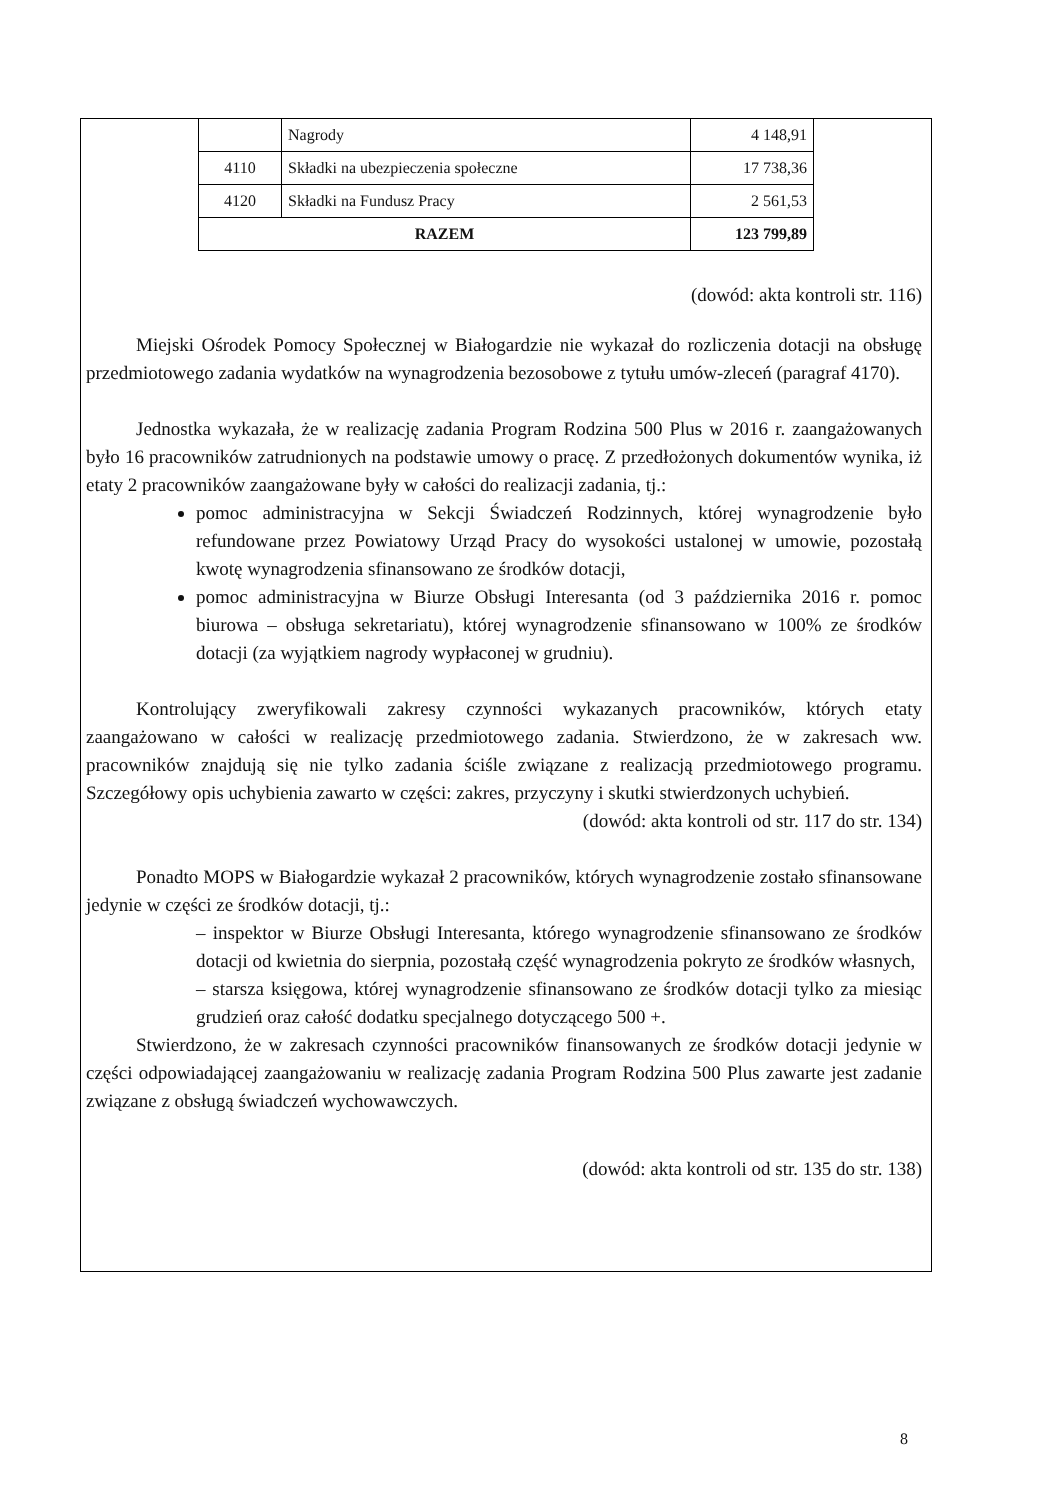| | Nagrody | 4 148,91 |
| 4110 | Składki na ubezpieczenia społeczne | 17 738,36 |
| 4120 | Składki na Fundusz Pracy | 2 561,53 |
| RAZEM | | 123 799,89 |
(dowód: akta kontroli str. 116)
Miejski Ośrodek Pomocy Społecznej w Białogardzie nie wykazał do rozliczenia dotacji na obsługę przedmiotowego zadania wydatków na wynagrodzenia bezosobowe z tytułu umów-zleceń (paragraf 4170).
Jednostka wykazała, że w realizację zadania Program Rodzina 500 Plus w 2016 r. zaangażowanych było 16 pracowników zatrudnionych na podstawie umowy o pracę. Z przedłożonych dokumentów wynika, iż etaty 2 pracowników zaangażowane były w całości do realizacji zadania, tj.:
pomoc administracyjna w Sekcji Świadczeń Rodzinnych, której wynagrodzenie było refundowane przez Powiatowy Urząd Pracy do wysokości ustalonej w umowie, pozostałą kwotę wynagrodzenia sfinansowano ze środków dotacji,
pomoc administracyjna w Biurze Obsługi Interesanta (od 3 października 2016 r. pomoc biurowa – obsługa sekretariatu), której wynagrodzenie sfinansowano w 100% ze środków dotacji (za wyjątkiem nagrody wypłaconej w grudniu).
Kontrolujący zweryfikowali zakresy czynności wykazanych pracowników, których etaty zaangażowano w całości w realizację przedmiotowego zadania. Stwierdzono, że w zakresach ww. pracowników znajdują się nie tylko zadania ściśle związane z realizacją przedmiotowego programu. Szczegółowy opis uchybienia zawarto w części: zakres, przyczyny i skutki stwierdzonych uchybień.
(dowód: akta kontroli od str. 117 do str. 134)
Ponadto MOPS w Białogardzie wykazał 2 pracowników, których wynagrodzenie zostało sfinansowane jedynie w części ze środków dotacji, tj.:
– inspektor w Biurze Obsługi Interesanta, którego wynagrodzenie sfinansowano ze środków dotacji od kwietnia do sierpnia, pozostałą część wynagrodzenia pokryto ze środków własnych,
– starsza księgowa, której wynagrodzenie sfinansowano ze środków dotacji tylko za miesiąc grudzień oraz całość dodatku specjalnego dotyczącego 500 +.
Stwierdzono, że w zakresach czynności pracowników finansowanych ze środków dotacji jedynie w części odpowiadającej zaangażowaniu w realizację zadania Program Rodzina 500 Plus zawarte jest zadanie związane z obsługą świadczeń wychowawczych.
(dowód: akta kontroli od str. 135 do str. 138)
8